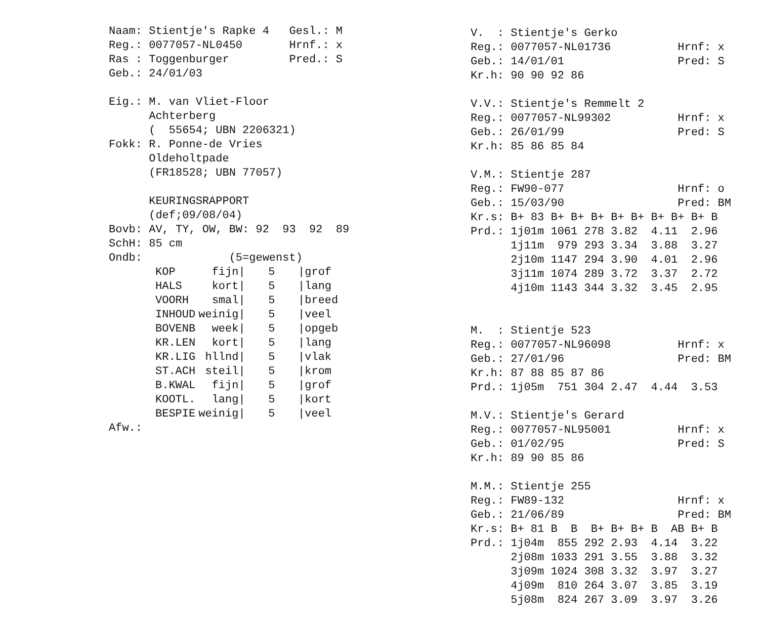Naam: Stientje's Rapke 4   Gesl.: M
Reg.: 0077057-NL0450       Hrnf.: x
Ras : Toggenburger         Pred.: S
Geb.: 24/01/03

Eig.: M. van Vliet-Floor
      Achterberg
      (  55654; UBN 2206321)
Fokk: R. Ponne-de Vries
      Oldeholtpade
      (FR18528; UBN 77057)

      KEURINGSRAPPORT
      (def;09/08/04)
Bovb: AV, TY, OW, BW: 92  93  92  89
SchH: 85 cm
Ondb:             (5=gewenst)
| KOP | fijn/ | 5 | /grof |
| HALS | kort/ | 5 | /lang |
| VOORH | smal/ | 5 | /breed |
| INHOUD | weinig/ | 5 | /veel |
| BOVENB | week/ | 5 | /opgeb |
| KR.LEN | kort/ | 5 | /lang |
| KR.LIG | hllnd/ | 5 | /vlak |
| ST.ACH | steil/ | 5 | /krom |
| B.KWAL | fijn/ | 5 | /grof |
| KOOTL. | lang/ | 5 | /kort |
| BESPIE | weinig/ | 5 | /veel |
Afw.:
V.  : Stientje's Gerko
Reg.: 0077057-NL01736          Hrnf: x
Geb.: 14/01/01                 Pred: S
Kr.h: 90 90 92 86

V.V.: Stientje's Remmelt 2
Reg.: 0077057-NL99302          Hrnf: x
Geb.: 26/01/99                 Pred: S
Kr.h: 85 86 85 84

V.M.: Stientje 287
Reg.: FW90-077                 Hrnf: o
Geb.: 15/03/90                 Pred: BM
Kr.s: B+ 83 B+ B+ B+ B+ B+ B+ B+ B+ B
Prd.: 1j01m 1061 278 3.82  4.11  2.96
      1j11m  979 293 3.34  3.88  3.27
      2j10m 1147 294 3.90  4.01  2.96
      3j11m 1074 289 3.72  3.37  2.72
      4j10m 1143 344 3.32  3.45  2.95


M.  : Stientje 523
Reg.: 0077057-NL96098          Hrnf: x
Geb.: 27/01/96                 Pred: BM
Kr.h: 87 88 85 87 86
Prd.: 1j05m  751 304 2.47  4.44  3.53

M.V.: Stientje's Gerard
Reg.: 0077057-NL95001          Hrnf: x
Geb.: 01/02/95                 Pred: S
Kr.h: 89 90 85 86

M.M.: Stientje 255
Reg.: FW89-132                 Hrnf: x
Geb.: 21/06/89                 Pred: BM
Kr.s: B+ 81 B  B  B+ B+ B+ B  AB B+ B
Prd.: 1j04m  855 292 2.93  4.14  3.22
      2j08m 1033 291 3.55  3.88  3.32
      3j09m 1024 308 3.32  3.97  3.27
      4j09m  810 264 3.07  3.85  3.19
      5j08m  824 267 3.09  3.97  3.26